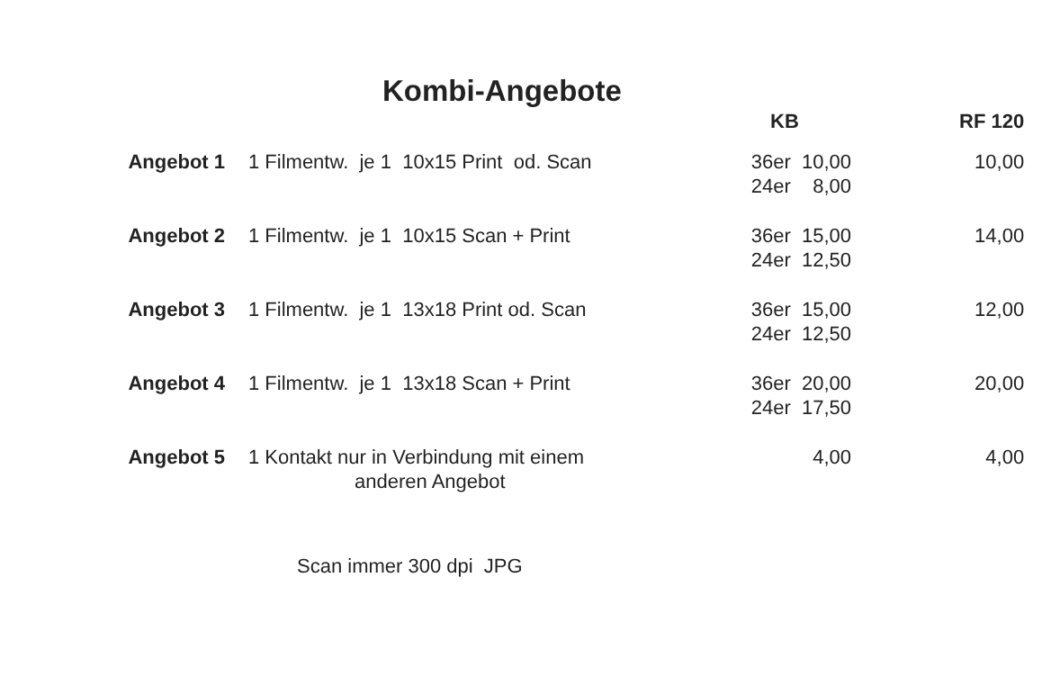Kombi-Angebote
| | | KB | RF 120 |
| --- | --- | --- | --- |
| Angebot 1 | 1 Filmentw. je 1 10x15 Print od. Scan | 36er 10,00 24er 8,00 | 10,00 |
| Angebot 2 | 1 Filmentw. je 1 10x15 Scan + Print | 36er 15,00 24er 12,50 | 14,00 |
| Angebot 3 | 1 Filmentw. je 1 13x18 Print od. Scan | 36er 15,00 24er 12,50 | 12,00 |
| Angebot 4 | 1 Filmentw. je 1 13x18 Scan + Print | 36er 20,00 24er 17,50 | 20,00 |
| Angebot 5 | 1 Kontakt nur in Verbindung mit einem anderen Angebot | 4,00 | 4,00 |
Scan immer 300 dpi JPG